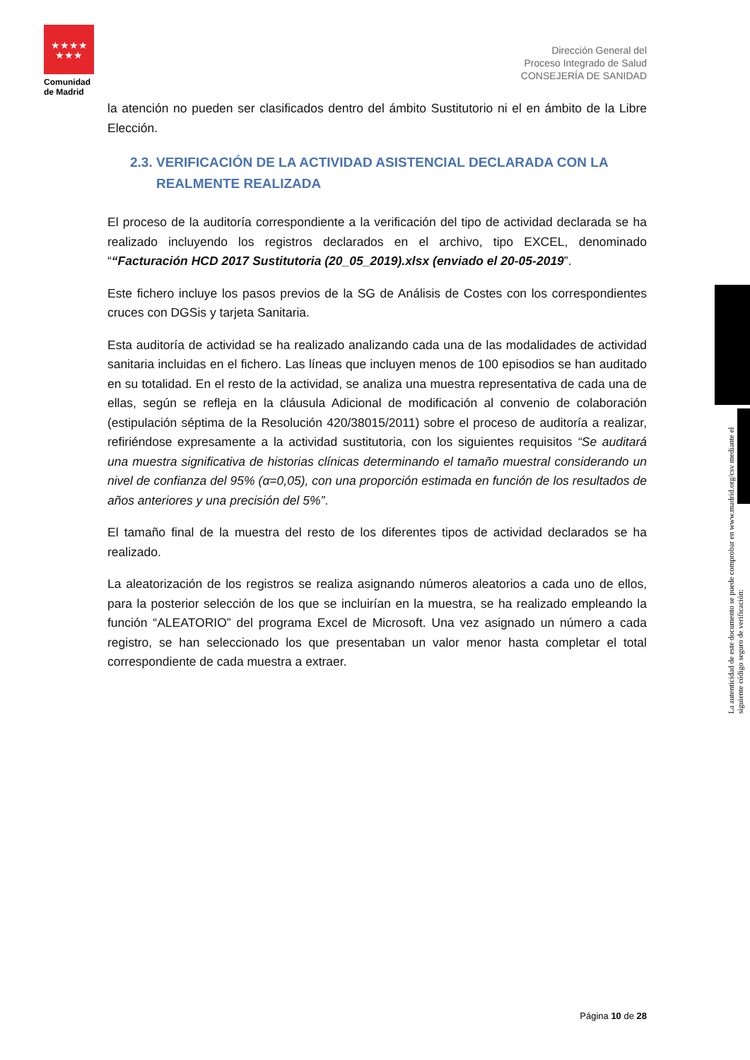★★★★
★★★
Comunidad de Madrid
Dirección General del
Proceso Integrado de Salud
CONSEJERÍA DE SANIDAD
la atención no pueden ser clasificados dentro del ámbito Sustitutorio ni el en ámbito de la Libre Elección.
2.3. VERIFICACIÓN DE LA ACTIVIDAD ASISTENCIAL DECLARADA CON LA
REALMENTE REALIZADA
El proceso de la auditoría correspondiente a la verificación del tipo de actividad declarada se ha realizado incluyendo los registros declarados en el archivo, tipo EXCEL, denominado ““Facturación HCD 2017 Sustitutoria (20_05_2019).xlsx (enviado el 20-05-2019”.
Este fichero incluye los pasos previos de la SG de Análisis de Costes con los correspondientes cruces con DGSis y tarjeta Sanitaria.
Esta auditoría de actividad se ha realizado analizando cada una de las modalidades de actividad sanitaria incluidas en el fichero. Las líneas que incluyen menos de 100 episodios se han auditado en su totalidad. En el resto de la actividad, se analiza una muestra representativa de cada una de ellas, según se refleja en la cláusula Adicional de modificación al convenio de colaboración (estipulación séptima de la Resolución 420/38015/2011) sobre el proceso de auditoría a realizar, refiriéndose expresamente a la actividad sustitutoria, con los siguientes requisitos “Se auditará una muestra significativa de historias clínicas determinando el tamaño muestral considerando un nivel de confianza del 95% (α=0,05), con una proporción estimada en función de los resultados de años anteriores y una precisión del 5%”.
El tamaño final de la muestra del resto de los diferentes tipos de actividad declarados se ha realizado.
La aleatorización de los registros se realiza asignando números aleatorios a cada uno de ellos, para la posterior selección de los que se incluirían en la muestra, se ha realizado empleando la función “ALEATORIO” del programa Excel de Microsoft. Una vez asignado un número a cada registro, se han seleccionado los que presentaban un valor menor hasta completar el total correspondiente de cada muestra a extraer.
La autenticidad de este documento se puede comprobar en www.madrid.org/csv mediante el siguiente código seguro de verificación:
Página 10 de 28